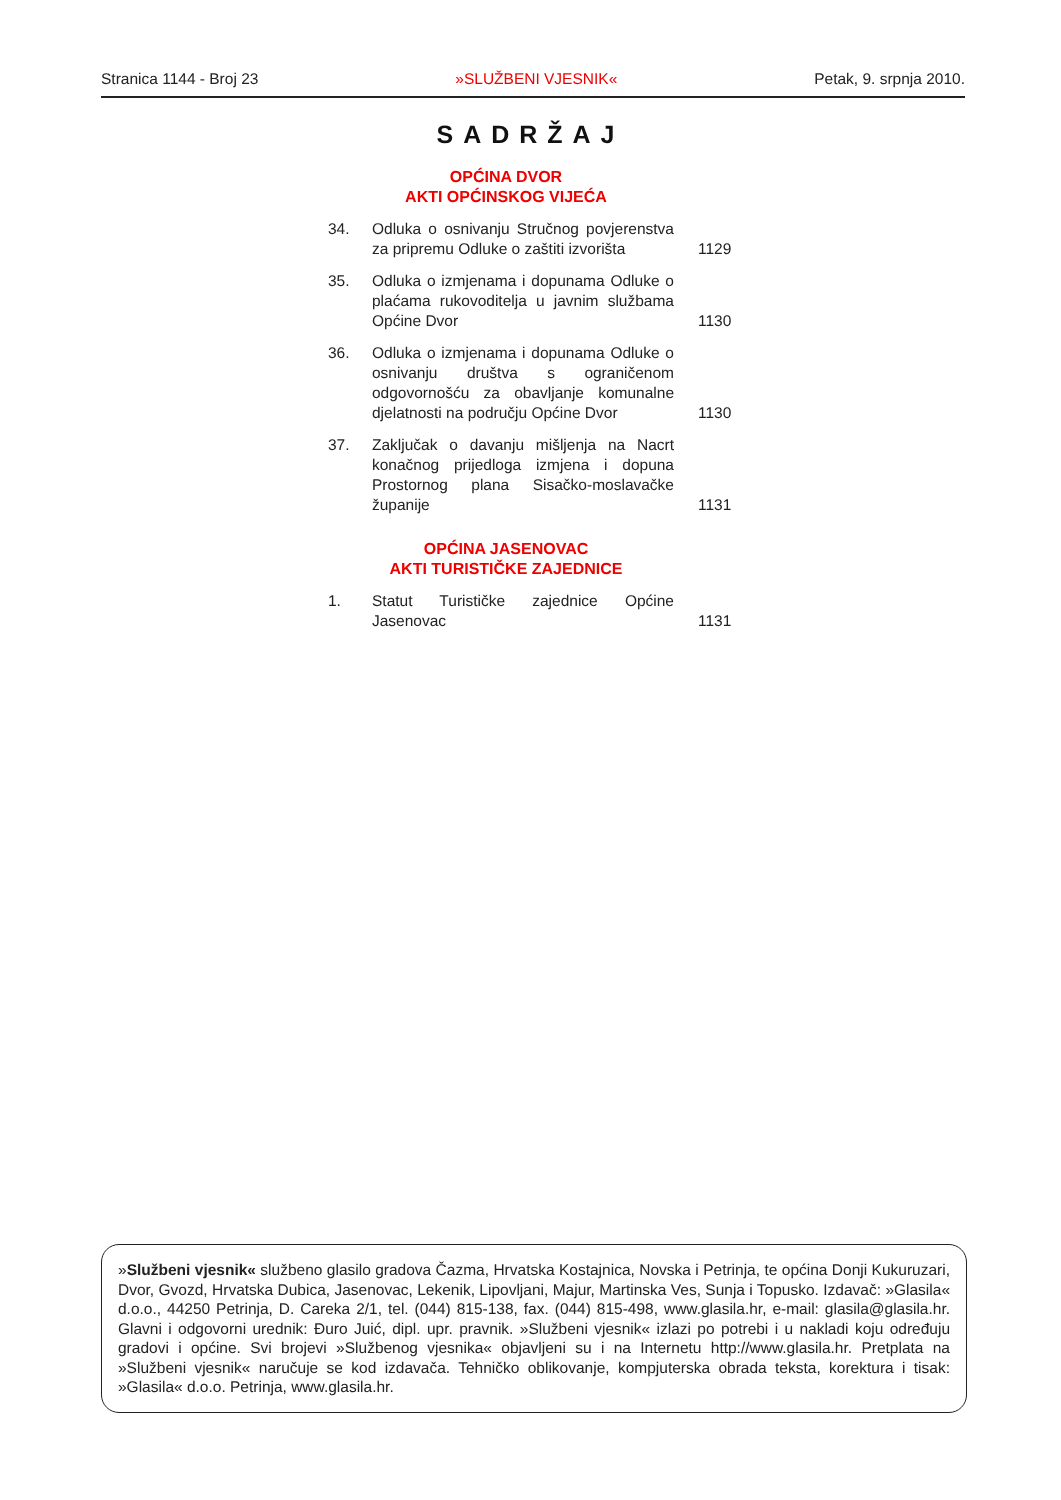Stranica 1144 - Broj 23 »SLUŽBENI VJESNIK« Petak, 9. srpnja 2010.
SADRŽAJ
OPĆINA DVOR
AKTI OPĆINSKOG VIJEĆA
| 34. | Odluka o osnivanju Stručnog povjerenstva za pripremu Odluke o zaštiti izvorišta | 1129 |
| 35. | Odluka o izmjenama i dopunama Odluke o plaćama rukovoditelja u javnim službama Općine Dvor | 1130 |
| 36. | Odluka o izmjenama i dopunama Odluke o osnivanju društva s ograničenom odgovornošću za obavljanje komunalne djelatnosti na području Općine Dvor | 1130 |
| 37. | Zaključak o davanju mišljenja na Nacrt konačnog prijedloga izmjena i dopuna Prostornog plana Sisačko-moslavačke županije | 1131 |
OPĆINA JASENOVAC
AKTI TURISTIČKE ZAJEDNICE
| 1. | Statut Turističke zajednice Općine Jasenovac | 1131 |
»Službeni vjesnik« službeno glasilo gradova Čazma, Hrvatska Kostajnica, Novska i Petrinja, te općina Donji Kukuruzari, Dvor, Gvozd, Hrvatska Dubica, Jasenovac, Lekenik, Lipovljani, Majur, Martinska Ves, Sunja i Topusko. Izdavač: »Glasila« d.o.o., 44250 Petrinja, D. Careka 2/1, tel. (044) 815-138, fax. (044) 815-498, www.glasila.hr, e-mail: glasila@glasila.hr. Glavni i odgovorni urednik: Đuro Juić, dipl. upr. pravnik. »Službeni vjesnik« izlazi po potrebi i u nakladi koju određuju gradovi i općine. Svi brojevi »Službenog vjesnika« objavljeni su i na Internetu http://www.glasila.hr. Pretplata na »Službeni vjesnik« naručuje se kod izdavača. Tehničko oblikovanje, kompjuterska obrada teksta, korektura i tisak: »Glasila« d.o.o. Petrinja, www.glasila.hr.